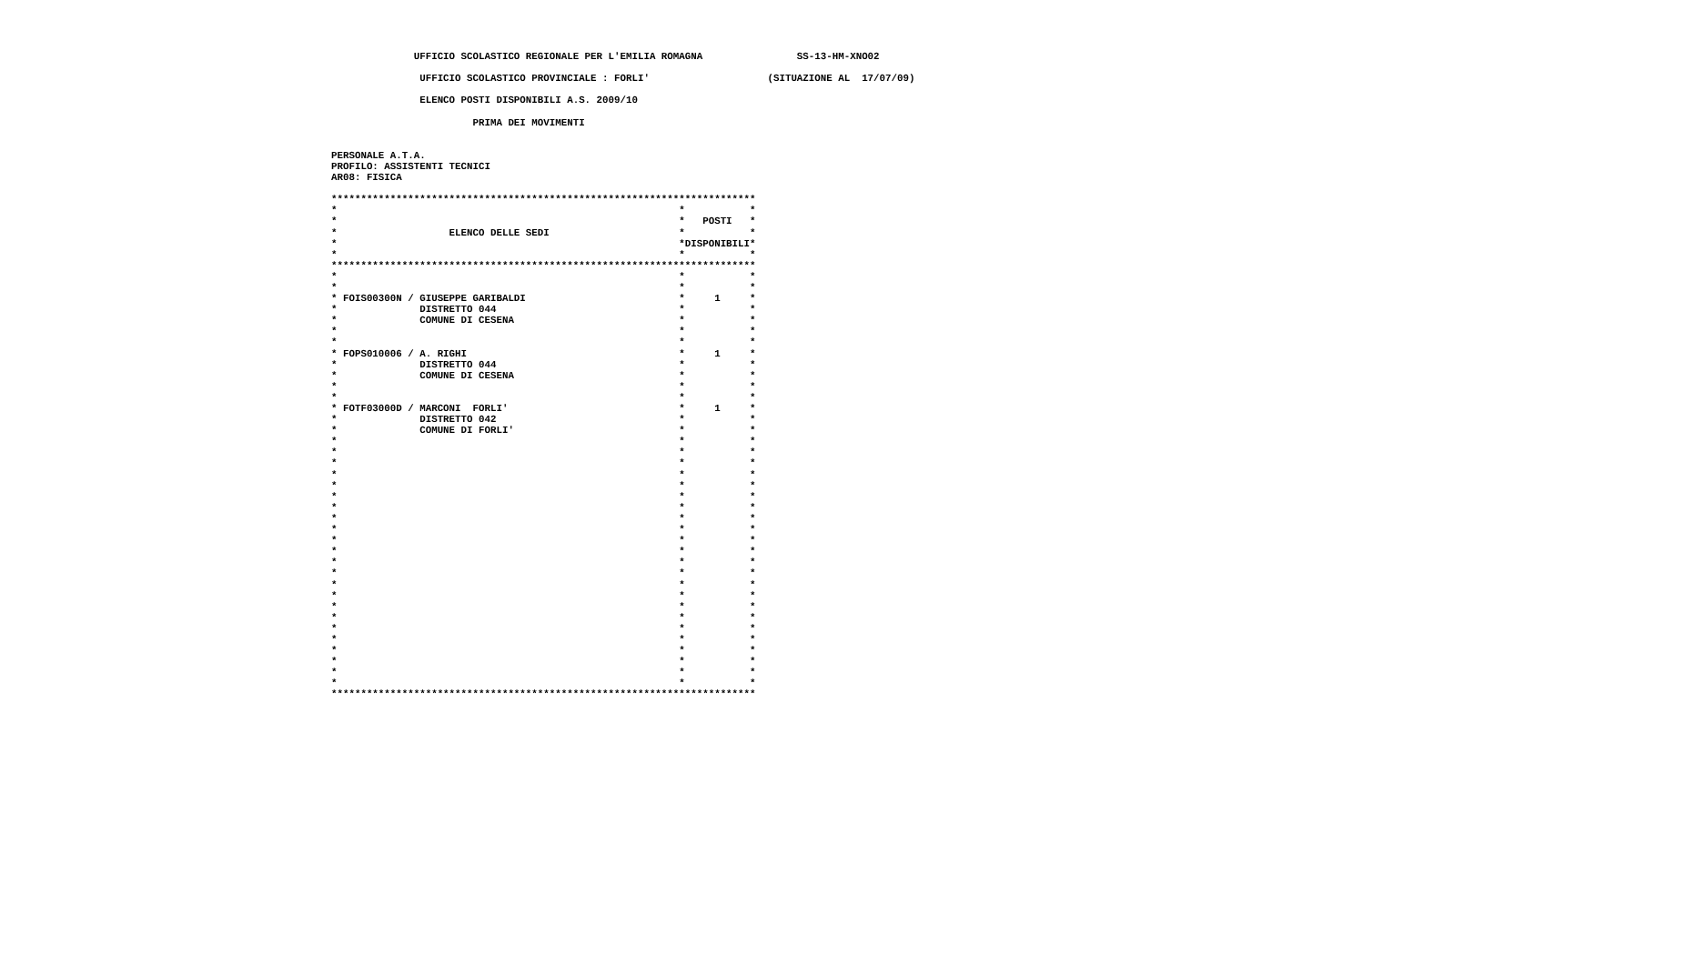UFFICIO SCOLASTICO REGIONALE PER L'EMILIA ROMAGNA                SS-13-HM-XNO02

               UFFICIO SCOLASTICO PROVINCIALE : FORLI'                    (SITUAZIONE AL  17/07/09)

               ELENCO POSTI DISPONIBILI A.S. 2009/10

                        PRIMA DEI MOVIMENTI


PERSONALE A.T.A.
PROFILO: ASSISTENTI TECNICI
AR08: FISICA

************************************************************************
*                                                          *           *
*                                                          *   POSTI   *
*                   ELENCO DELLE SEDI                      *           *
*                                                          *DISPONIBILI*
*                                                          *           *
************************************************************************
*                                                          *           *
*                                                          *           *
* FOIS00300N / GIUSEPPE GARIBALDI                          *     1     *
*              DISTRETTO 044                               *           *
*              COMUNE DI CESENA                            *           *
*                                                          *           *
*                                                          *           *
* FOPS010006 / A. RIGHI                                    *     1     *
*              DISTRETTO 044                               *           *
*              COMUNE DI CESENA                            *           *
*                                                          *           *
*                                                          *           *
* FOTF03000D / MARCONI  FORLI'                             *     1     *
*              DISTRETTO 042                               *           *
*              COMUNE DI FORLI'                            *           *
*                                                          *           *
*                                                          *           *
*                                                          *           *
*                                                          *           *
*                                                          *           *
*                                                          *           *
*                                                          *           *
*                                                          *           *
*                                                          *           *
*                                                          *           *
*                                                          *           *
*                                                          *           *
*                                                          *           *
*                                                          *           *
*                                                          *           *
*                                                          *           *
*                                                          *           *
*                                                          *           *
*                                                          *           *
*                                                          *           *
*                                                          *           *
*                                                          *           *
*                                                          *           *
************************************************************************